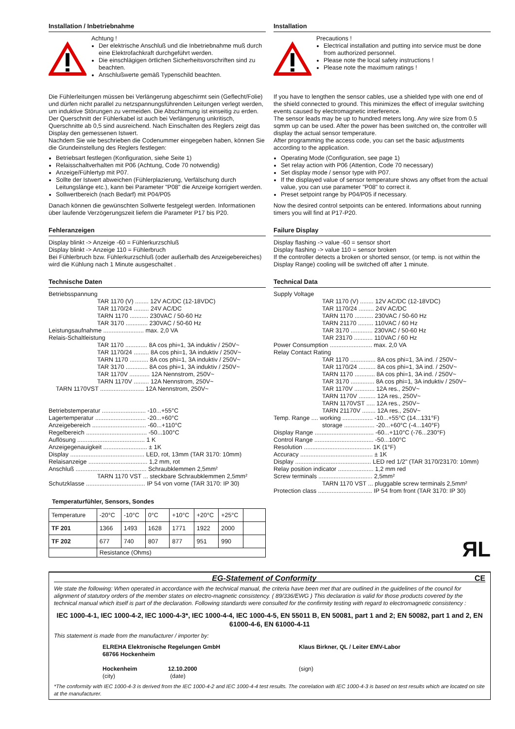Installation / Inbetriebnahme
Achtung !
Der elektrische Anschluß und die Inbetriebnahme muß durch eine Elektrofachkraft durchgeführt werden.
Die einschlägigen örtlichen Sicherheitsvorschriften sind zu beachten.
Anschlußwerte gemäß Typenschild beachten.
Die Fühlerleitungen müssen bei Verlängerung abgeschirmt sein (Geflecht/Folie) und dürfen nicht parallel zu netzspannungsführenden Leitungen verlegt werden, um induktive Störungen zu vermeiden. Die Abschirmung ist einseitig zu erden.
Der Querschnitt der Fühlerkabel ist auch bei Verlängerung unkritisch, Querschnitte ab 0,5 sind ausreichend. Nach Einschalten des Reglers zeigt das Display den gemessenen Istwert.
Nachdem Sie wie beschrieben die Codenummer eingegeben haben, können Sie die Grundeinstellung des Reglers festlegen:
Betriebsart festlegen (Konfiguration, siehe Seite 1)
Relaisschaltverhalten mit P06 (Achtung, Code 70 notwendig)
Anzeige/Fühlertyp mit P07.
Sollte der Istwert abweichen (Fühlerplazierung, Verfälschung durch Leitungslänge etc.), kann bei Parameter "P08" die Anzeige korrigiert werden.
Sollwertbereich (nach Bedarf) mit P04/P05
Danach können die gewünschten Sollwerte festgelegt werden. Informationen über laufende Verzögerungszeit liefern die Parameter P17 bis P20.
Fehleranzeigen
Display blinkt -> Anzeige -60 = Fühlerkurzschluß
Display blinkt -> Anzeige 110 = Fühlerbruch
Bei Fühlerbruch bzw. Fühlerkurzschluß (oder außerhalb des Anzeigebereiches) wird die Kühlung nach 1 Minute ausgeschaltet .
Technische Daten
Betriebsspannung
TAR 1170 (V) ........ 12V AC/DC (12-18VDC)
TAR 1170/24 ......... 24V AC/DC
TARN 1170 ........... 230VAC / 50-60 Hz
TAR 3170 ............. 230VAC / 50-60 Hz
Leistungsaufnahme ........................ max. 2,0 VA
Relais-Schaltleistung
TAR 1170 ............. 8A cos phi=1, 3A induktiv / 250V~
TAR 1170/24 ......... 8A cos phi=1, 3A induktiv / 250V~
TARN 1170 ........... 8A cos phi=1, 3A induktiv / 250V~
TAR 3170 ............. 8A cos phi=1, 3A induktiv / 250V~
TAR 1170V ............ 12A Nennstrom, 250V~
TARN 1170V ......... 12A Nennstrom, 250V~
TARN 1170VST .......................... 12A Nennstrom, 250V~
Betriebstemperatur .......................... -10...+55°C
Lagertemperatur .............................. -20...+60°C
Anzeigebereich ................................ -60...+110°C
Regelbereich .................................... -50...100°C
Auflösung ........................................ 1 K
Anzeigegenauigkeit .......................... ± 1K
Display ............................................ LED, rot, 13mm (TAR 3170: 10mm)
Relaisanzeige ................................... 1,2 mm, rot
Anschluß .......................................... Schraubklemmen 2,5mm²
TARN 1170 VST ... steckbare Schraubklemmen 2,5mm²
Schutzklasse ................................... IP 54 von vorne (TAR 3170: IP 30)
Temperaturfühler, Sensors, Sondes
| Temperature | -20°C | -10°C | 0°C | +10°C | +20°C | +25°C | |
| TF 201 | 1366 | 1493 | 1628 | 1771 | 1922 | 2000 | |
| TF 202 | 677 | 740 | 807 | 877 | 951 | 990 | |
| | Resistance (Ohms) | | | | | | |
Installation
Precautions !
Electrical installation and putting into service must be done from authorized personnel.
Please note the local safety instructions !
Please note the maximum ratings !
If you have to lengthen the sensor cables, use a shielded type with one end of the shield connected to ground. This minimizes the effect of irregular switching events caused by electromagnetic interference.
The sensor leads may be up to hundred meters long. Any wire size from 0.5 sqmm up can be used. After the power has been switched on, the controller will display the actual sensor temperature.
After programming the access code, you can set the basic adjustments according to the application.
Operating Mode (Configuration, see page 1)
Set relay action with P06 (Attention, Code 70 necessary)
Set display mode / sensor type with P07.
If the displayed value of sensor temperature shows any offset from the actual value, you can use parameter "P08" to correct it.
Preset setpoint range by P04/P05 if necessary.
Now the desired control setpoints can be entered. Informations about running timers you will find at P17-P20.
Failure Display
Display flashing -> value -60 = sensor short
Display flashing -> value 110 = sensor broken
If the controller detects a broken or shorted sensor, (or temp. is not within the Display Range) cooling will be switched off after 1 minute.
Technical Data
Supply Voltage
TAR 1170 (V) ........ 12V AC/DC (12-18VDC)
TAR 1170/24 ......... 24V AC/DC
TARN 1170 ........... 230VAC / 50-60 Hz
TARN 21170 ......... 110VAC / 60 Hz
TAR 3170 ............. 230VAC / 50-60 Hz
TAR 23170 ........... 110VAC / 60 Hz
Power Consumption ......................... max. 2,0 VA
Relay Contact Rating
TAR 1170 ............... 8A cos phi=1, 3A ind. / 250V~
TAR 1170/24 .......... 8A cos phi=1, 3A ind. / 250V~
TARN 1170 ............ 8A cos phi=1, 3A ind. / 250V~
TAR 3170 .............. 8A cos phi=1, 3A induktiv / 250V~
TAR 1170V ............ 12A res., 250V~
TARN 1170V .......... 12A res., 250V~
TARN 1170VST ..... 12A res., 250V~
TARN 21170V ........ 12A res., 250V~
Temp. Range .... working .................. -10...+55°C (14...131°F)
storage .................. -20...+60°C (-4...140°F)
Display Range ................................... -60...+110°C (-76...230°F)
Control Range ................................... -50...100°C
Resolution ........................................ 1K (1°F)
Accuracy ........................................... ± 1K
Display ............................................. LED red 1/2" (TAR 3170/23170: 10mm)
Relay position indicator ..................... 1,2 mm red
Screw terminals ................................ 2,5mm²
TARN 1170 VST ... pluggable screw terminals 2,5mm²
Protection class ................................ IP 54 from front (TAR 3170: IP 30)
ЯL
EG-Statement of Conformity CE
We state the following: When operated in accordance with the technical manual, the criteria have been met that are outlined in the guidelines of the council for alignment of statutory orders of the member states on electro-magnetic consistency. ( 89/336/EWG ) This declaration is valid for those products covered by the technical manual which itself is part of the declaration. Following standards were consulted for the confirmity testing with regard to electromagnetic consistency :
IEC 1000-4-1, IEC 1000-4-2, IEC 1000-4-3*, IEC 1000-4-4, IEC 1000-4-5, EN 55011 B, EN 50081, part 1 and 2; EN 50082, part 1 and 2, EN 61000-4-6, EN 61000-4-11
This statement is made from the manufacturer / importer by:
ELREHA Elektronische Regelungen GmbH
68766 Hockenheim
Hockenheim 12.10.2000
(city) (date)
Klaus Birkner, QL / Leiter EMV-Labor
(sign)
*The conformity with IEC 1000-4-3 is derived from the IEC 1000-4-2 and IEC 1000-4-4 test results. The correlation with IEC 1000-4-3 is based on test results which are located on site at the manufacturer.